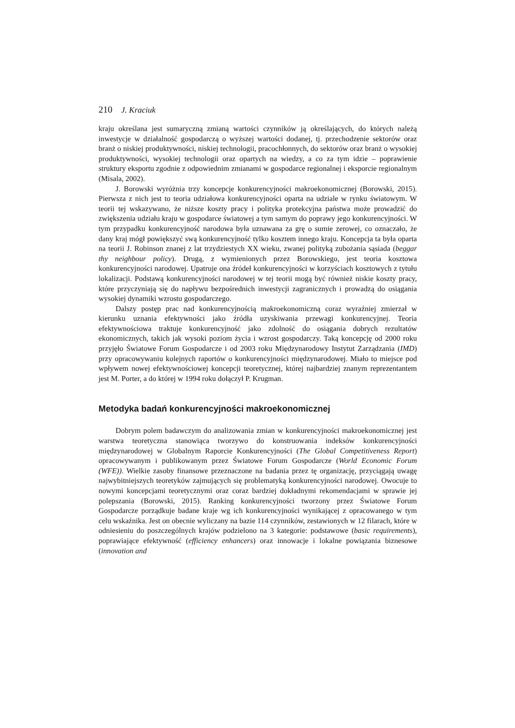210 J. Kraciuk
kraju określana jest sumaryczną zmianą wartości czynników ją określających, do których należą inwestycje w działalność gospodarczą o wyższej wartości dodanej, tj. przechodzenie sektorów oraz branż o niskiej produktywności, niskiej technologii, pracochłonnych, do sektorów oraz branż o wysokiej produktywności, wysokiej technologii oraz opartych na wiedzy, a co za tym idzie – poprawienie struktury eksportu zgodnie z odpowiednim zmianami w gospodarce regionalnej i eksporcie regionalnym (Misala, 2002).
J. Borowski wyróżnia trzy koncepcje konkurencyjności makroekonomicznej (Borowski, 2015). Pierwsza z nich jest to teoria udziałowa konkurencyjności oparta na udziale w rynku światowym. W teorii tej wskazywano, że niższe koszty pracy i polityka protekcyjna państwa może prowadzić do zwiększenia udziału kraju w gospodarce światowej a tym samym do poprawy jego konkurencyjności. W tym przypadku konkurencyjność narodowa była uznawana za grę o sumie zerowej, co oznaczało, że dany kraj mógł powiększyć swą konkurencyjność tylko kosztem innego kraju. Koncepcja ta była oparta na teorii J. Robinson znanej z lat trzydziestych XX wieku, zwanej polityką zubożania sąsiada (beggar thy neighbour policy). Drugą, z wymienionych przez Borowskiego, jest teoria kosztowa konkurencyjności narodowej. Upatruje ona źródeł konkurencyjności w korzyściach kosztowych z tytułu lokalizacji. Podstawą konkurencyjności narodowej w tej teorii mogą być również niskie koszty pracy, które przyczyniają się do napływu bezpośrednich inwestycji zagranicznych i prowadzą do osiągania wysokiej dynamiki wzrostu gospodarczego.
Dalszy postęp prac nad konkurencyjnością makroekonomiczną coraz wyraźniej zmierzał w kierunku uznania efektywności jako źródła uzyskiwania przewagi konkurencyjnej. Teoria efektywnościowa traktuje konkurencyjność jako zdolność do osiągania dobrych rezultatów ekonomicznych, takich jak wysoki poziom życia i wzrost gospodarczy. Taką koncepcję od 2000 roku przyjęło Światowe Forum Gospodarcze i od 2003 roku Międzynarodowy Instytut Zarządzania (IMD) przy opracowywaniu kolejnych raportów o konkurencyjności międzynarodowej. Miało to miejsce pod wpływem nowej efektywnościowej koncepcji teoretycznej, której najbardziej znanym reprezentantem jest M. Porter, a do której w 1994 roku dołączył P. Krugman.
Metodyka badań konkurencyjności makroekonomicznej
Dobrym polem badawczym do analizowania zmian w konkurencyjności makroekonomicznej jest warstwa teoretyczna stanowiąca tworzywo do konstruowania indeksów konkurencyjności międzynarodowej w Globalnym Raporcie Konkurencyjności (The Global Competitiveness Report) opracowywanym i publikowanym przez Światowe Forum Gospodarcze (World Economic Forum (WFE)). Wielkie zasoby finansowe przeznaczone na badania przez tę organizację, przyciągają uwagę najwybitniejszych teoretyków zajmujących się problematyką konkurencyjności narodowej. Owocuje to nowymi koncepcjami teoretycznymi oraz coraz bardziej dokładnymi rekomendacjami w sprawie jej polepszania (Borowski, 2015). Ranking konkurencyjności tworzony przez Światowe Forum Gospodarcze porządkuje badane kraje wg ich konkurencyjności wynikającej z opracowanego w tym celu wskaźnika. Jest on obecnie wyliczany na bazie 114 czynników, zestawionych w 12 filarach, które w odniesieniu do poszczególnych krajów podzielono na 3 kategorie: podstawowe (basic requirements), poprawiające efektywność (efficiency enhancers) oraz innowacje i lokalne powiązania biznesowe (innovation and